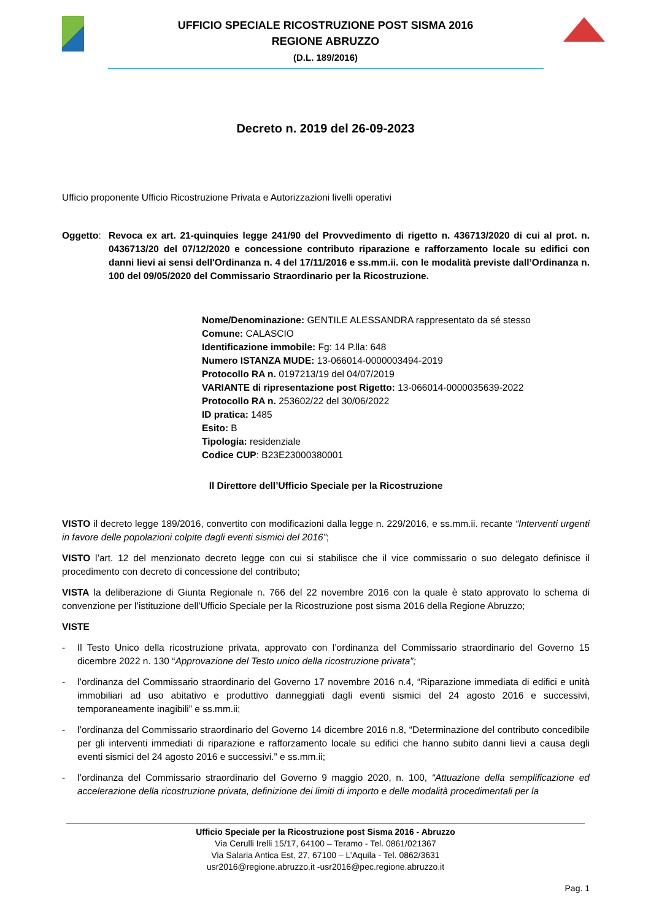UFFICIO SPECIALE RICOSTRUZIONE POST SISMA 2016
REGIONE ABRUZZO
(D.L. 189/2016)
Decreto n. 2019 del 26-09-2023
Ufficio proponente Ufficio Ricostruzione Privata e Autorizzazioni livelli operativi
Oggetto: Revoca ex art. 21-quinquies legge 241/90 del Provvedimento di rigetto n. 436713/2020 di cui al prot. n. 0436713/20 del 07/12/2020 e concessione contributo riparazione e rafforzamento locale su edifici con danni lievi ai sensi dell'Ordinanza n. 4 del 17/11/2016 e ss.mm.ii. con le modalità previste dall’Ordinanza n. 100 del 09/05/2020 del Commissario Straordinario per la Ricostruzione.
Nome/Denominazione: GENTILE ALESSANDRA rappresentato da sé stesso
Comune: CALASCIO
Identificazione immobile: Fg: 14 P.lla: 648
Numero ISTANZA MUDE: 13-066014-0000003494-2019
Protocollo RA n. 0197213/19 del 04/07/2019
VARIANTE di ripresentazione post Rigetto: 13-066014-0000035639-2022
Protocollo RA n. 253602/22 del 30/06/2022
ID pratica: 1485
Esito: B
Tipologia: residenziale
Codice CUP: B23E23000380001
Il Direttore dell’Ufficio Speciale per la Ricostruzione
VISTO il decreto legge 189/2016, convertito con modificazioni dalla legge n. 229/2016, e ss.mm.ii. recante “Interventi urgenti in favore delle popolazioni colpite dagli eventi sismici del 2016”;
VISTO l’art. 12 del menzionato decreto legge con cui si stabilisce che il vice commissario o suo delegato definisce il procedimento con decreto di concessione del contributo;
VISTA la deliberazione di Giunta Regionale n. 766 del 22 novembre 2016 con la quale è stato approvato lo schema di convenzione per l’istituzione dell’Ufficio Speciale per la Ricostruzione post sisma 2016 della Regione Abruzzo;
VISTE
- Il Testo Unico della ricostruzione privata, approvato con l’ordinanza del Commissario straordinario del Governo 15 dicembre 2022 n. 130 “Approvazione del Testo unico della ricostruzione privata”;
- l’ordinanza del Commissario straordinario del Governo 17 novembre 2016 n.4, “Riparazione immediata di edifici e unità immobiliari ad uso abitativo e produttivo danneggiati dagli eventi sismici del 24 agosto 2016 e successivi, temporaneamente inagibili” e ss.mm.ii;
- l’ordinanza del Commissario straordinario del Governo 14 dicembre 2016 n.8, “Determinazione del contributo concedibile per gli interventi immediati di riparazione e rafforzamento locale su edifici che hanno subito danni lievi a causa degli eventi sismici del 24 agosto 2016 e successivi.” e ss.mm.ii;
- l’ordinanza del Commissario straordinario del Governo 9 maggio 2020, n. 100, “Attuazione della semplificazione ed accelerazione della ricostruzione privata, definizione dei limiti di importo e delle modalità procedimentali per la
Ufficio Speciale per la Ricostruzione post Sisma 2016 - Abruzzo
Via Cerulli Irelli 15/17, 64100 – Teramo - Tel. 0861/021367
Via Salaria Antica Est, 27, 67100 – L’Aquila - Tel. 0862/3631
usr2016@regione.abruzzo.it -usr2016@pec.regione.abruzzo.it
Pag. 1